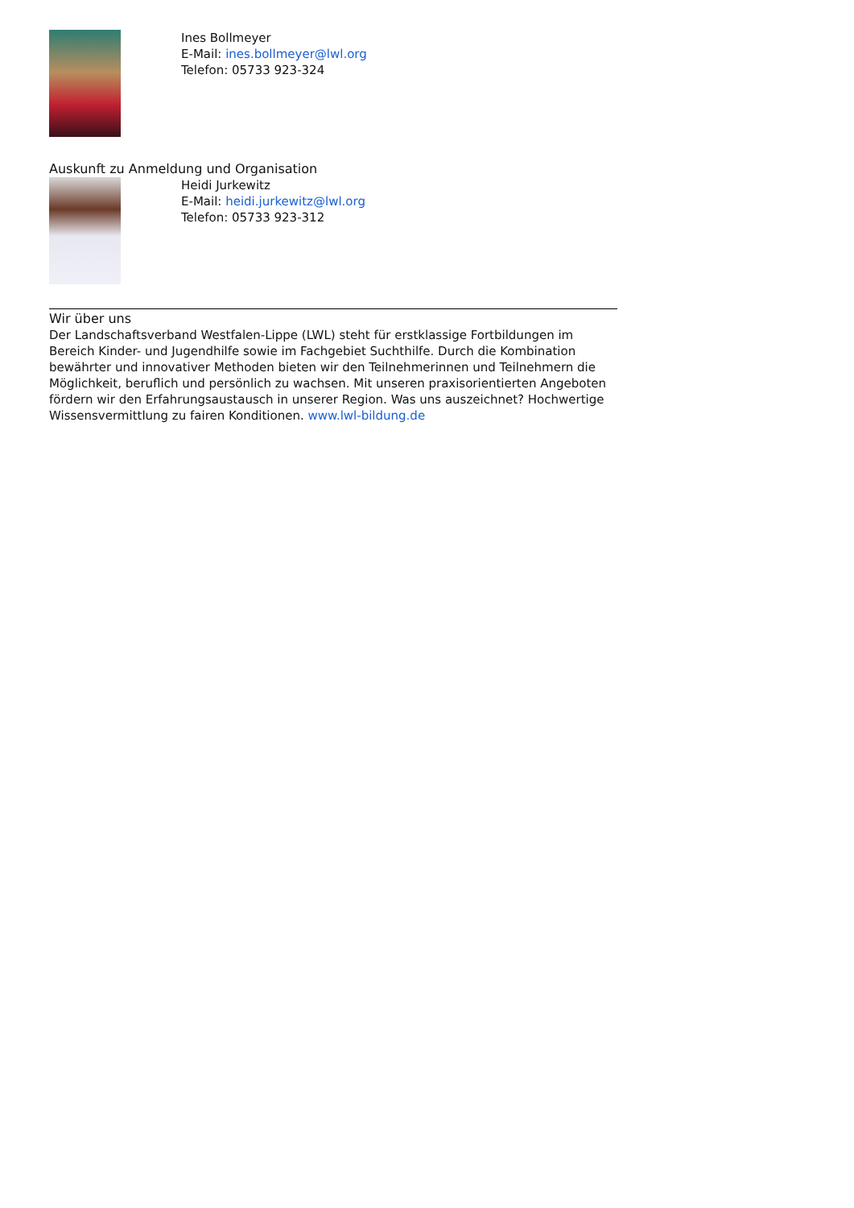Ines Bollmeyer
E-Mail: ines.bollmeyer@lwl.org
Telefon: 05733 923-324
Auskunft zu Anmeldung und Organisation
Heidi Jurkewitz
E-Mail: heidi.jurkewitz@lwl.org
Telefon: 05733 923-312
Wir über uns
Der Landschaftsverband Westfalen-Lippe (LWL) steht für erstklassige Fortbildungen im Bereich Kinder- und Jugendhilfe sowie im Fachgebiet Suchthilfe. Durch die Kombination bewährter und innovativer Methoden bieten wir den Teilnehmerinnen und Teilnehmern die Möglichkeit, beruflich und persönlich zu wachsen. Mit unseren praxisorientierten Angeboten fördern wir den Erfahrungsaustausch in unserer Region. Was uns auszeichnet? Hochwertige Wissensvermittlung zu fairen Konditionen. www.lwl-bildung.de